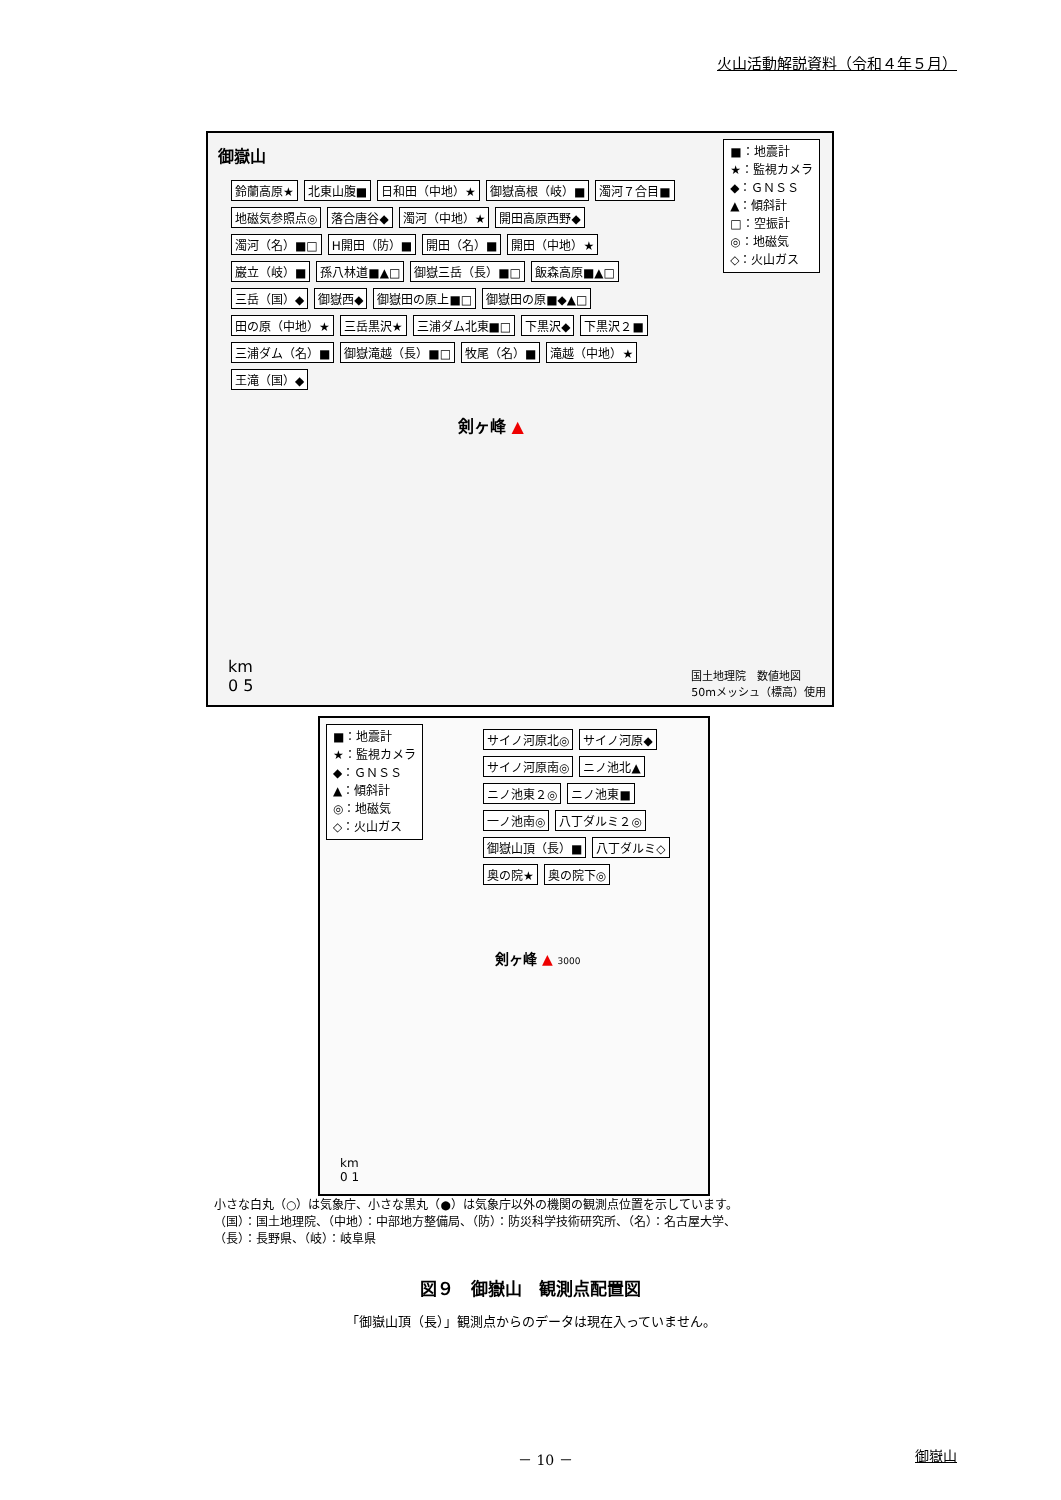火山活動解説資料（令和４年５月）
御嶽山
■：地震計
★：監視カメラ
◆：ＧＮＳＳ
▲：傾斜計
□：空振計
◎：地磁気
◇：火山ガス
鈴蘭高原★ 北東山腹■ 日和田（中地）★ 御嶽高根（岐）■ 濁河７合目■ 地磁気参照点◎ 落合唐谷◆ 濁河（中地）★ 開田高原西野◆ 濁河（名）■□ H開田（防）■ 開田（名）■ 開田（中地）★ 巌立（岐）■ 孫八林道■▲□ 御嶽三岳（長）■□ 飯森高原■▲□ 三岳（国）◆ 御嶽西◆ 御嶽田の原上■□ 御嶽田の原■◆▲□ 田の原（中地）★ 三岳黒沢★ 三浦ダム北東■□ 下黒沢◆ 下黒沢２■ 三浦ダム（名）■ 御嶽滝越（長）■□ 牧尾（名）■ 滝越（中地）★ 王滝（国）◆
剣ヶ峰 ▲
km
0 5
国土地理院　数値地図
50mメッシュ（標高）使用
■：地震計
★：監視カメラ
◆：ＧＮＳＳ
▲：傾斜計
◎：地磁気
◇：火山ガス
サイノ河原北◎ サイノ河原◆ サイノ河原南◎ ニノ池北▲ ニノ池東２◎ ニノ池東■ 一ノ池南◎ 八丁ダルミ２◎ 御嶽山頂（長）■ 八丁ダルミ◇ 奥の院★ 奥の院下◎
剣ヶ峰 ▲ 3000
km
0 1
小さな白丸（○）は気象庁、小さな黒丸（●）は気象庁以外の機関の観測点位置を示しています。
（国）：国土地理院、（中地）：中部地方整備局、（防）：防災科学技術研究所、（名）：名古屋大学、
（長）：長野県、（岐）：岐阜県
図９　御嶽山　観測点配置図
「御嶽山頂（長）」観測点からのデータは現在入っていません。
－ 10 － 御嶽山